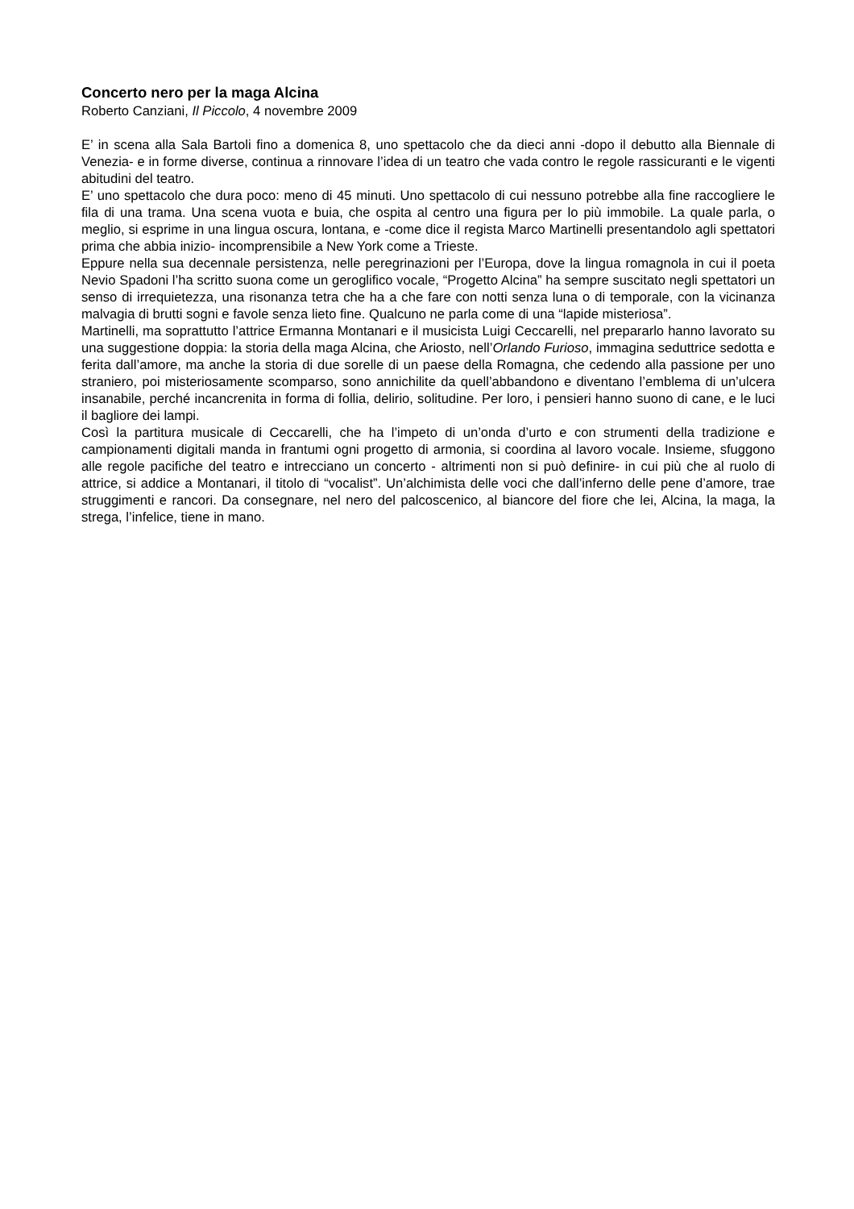Concerto nero per la maga Alcina
Roberto Canziani, Il Piccolo, 4 novembre 2009
E’ in scena alla Sala Bartoli fino a domenica 8, uno spettacolo che da dieci anni -dopo il debutto alla Biennale di Venezia- e in forme diverse, continua a rinnovare l’idea di un teatro che vada contro le regole rassicuranti e le vigenti abitudini del teatro.
E’ uno spettacolo che dura poco: meno di 45 minuti. Uno spettacolo di cui nessuno potrebbe alla fine raccogliere le fila di una trama. Una scena vuota e buia, che ospita al centro una figura per lo più immobile. La quale parla, o meglio, si esprime in una lingua oscura, lontana, e -come dice il regista Marco Martinelli presentandolo agli spettatori prima che abbia inizio- incomprensibile a New York come a Trieste.
Eppure nella sua decennale persistenza, nelle peregrinazioni per l’Europa, dove la lingua romagnola in cui il poeta Nevio Spadoni l’ha scritto suona come un geroglifico vocale, “Progetto Alcina” ha sempre suscitato negli spettatori un senso di irrequietezza, una risonanza tetra che ha a che fare con notti senza luna o di temporale, con la vicinanza malvagia di brutti sogni e favole senza lieto fine. Qualcuno ne parla come di una “lapide misteriosa”.
Martinelli, ma soprattutto l’attrice Ermanna Montanari e il musicista Luigi Ceccarelli, nel prepararlo hanno lavorato su una suggestione doppia: la storia della maga Alcina, che Ariosto, nell’Orlando Furioso, immagina seduttrice sedotta e ferita dall’amore, ma anche la storia di due sorelle di un paese della Romagna, che cedendo alla passione per uno straniero, poi misteriosamente scomparso, sono annichilite da quell’abbandono e diventano l’emblema di un’ulcera insanabile, perché incancrenita in forma di follia, delirio, solitudine. Per loro, i pensieri hanno suono di cane, e le luci il bagliore dei lampi.
Così la partitura musicale di Ceccarelli, che ha l’impeto di un’onda d’urto e con strumenti della tradizione e campionamenti digitali manda in frantumi ogni progetto di armonia, si coordina al lavoro vocale. Insieme, sfuggono alle regole pacifiche del teatro e intrecciano un concerto - altrimenti non si può definire- in cui più che al ruolo di attrice, si addice a Montanari, il titolo di “vocalist”. Un’alchimista delle voci che dall’inferno delle pene d’amore, trae struggimenti e rancori. Da consegnare, nel nero del palcoscenico, al biancore del fiore che lei, Alcina, la maga, la strega, l’infelice, tiene in mano.